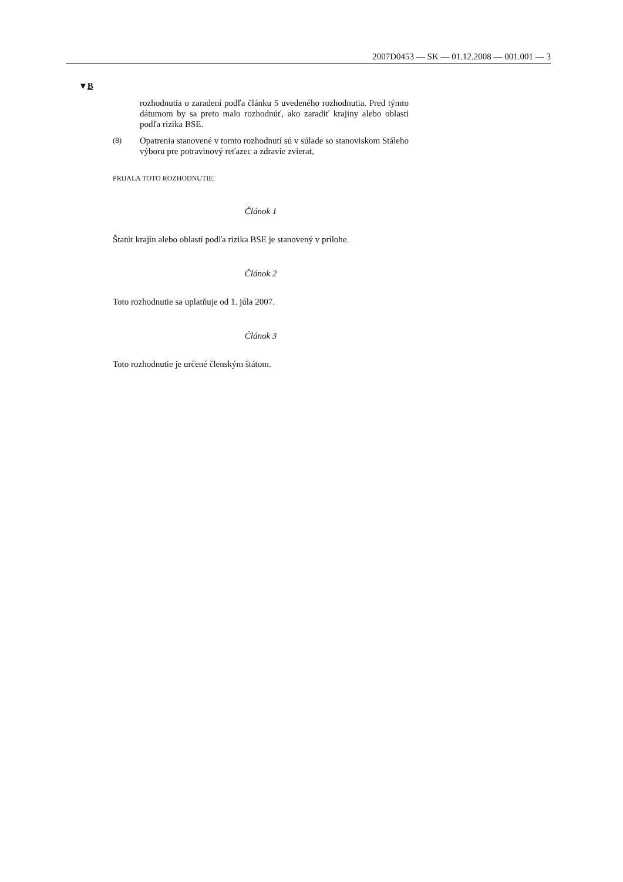2007D0453 — SK — 01.12.2008 — 001.001 — 3
▼B
rozhodnutia o zaradení podľa článku 5 uvedeného rozhodnutia. Pred týmto dátumom by sa preto malo rozhodnúť, ako zaradiť krajiny alebo oblasti podľa rizika BSE.
(8) Opatrenia stanovené v tomto rozhodnutí sú v súlade so stanoviskom Stáleho výboru pre potravinový reťazec a zdravie zvierat,
PRIJALA TOTO ROZHODNUTIE:
Článok 1
Štatút krajín alebo oblastí podľa rizika BSE je stanovený v prílohe.
Článok 2
Toto rozhodnutie sa uplatňuje od 1. júla 2007.
Článok 3
Toto rozhodnutie je určené členským štátom.